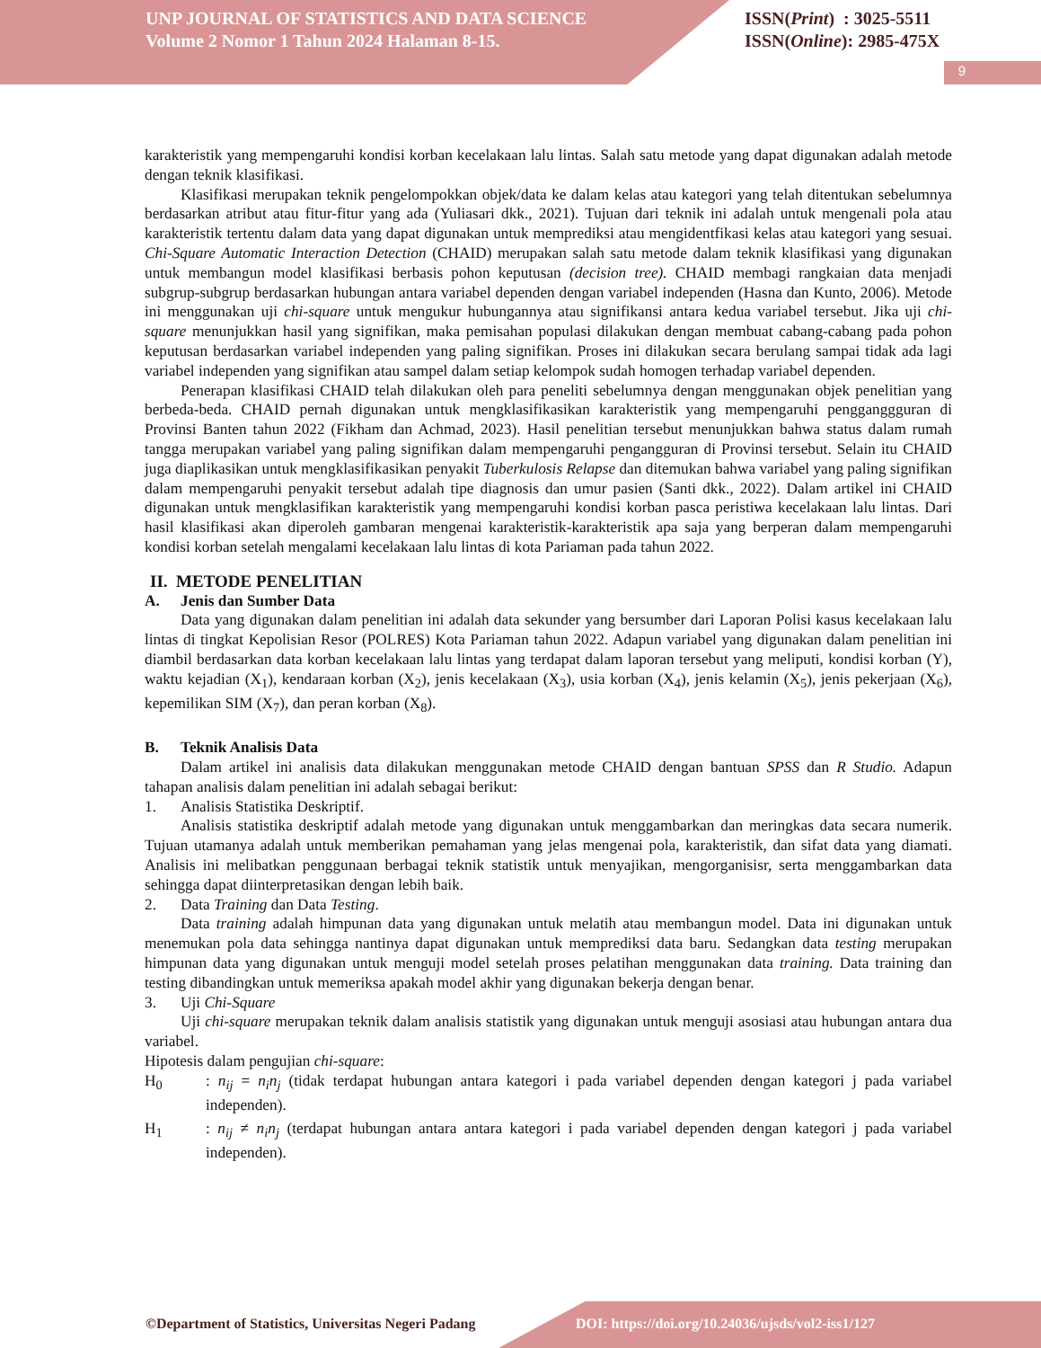UNP JOURNAL OF STATISTICS AND DATA SCIENCE
Volume 2 Nomor 1 Tahun 2024 Halaman 8-15.
ISSN(Print) : 3025-5511
ISSN(Online): 2985-475X
9
karakteristik yang mempengaruhi kondisi korban kecelakaan lalu lintas. Salah satu metode yang dapat digunakan adalah metode dengan teknik klasifikasi.
Klasifikasi merupakan teknik pengelompokkan objek/data ke dalam kelas atau kategori yang telah ditentukan sebelumnya berdasarkan atribut atau fitur-fitur yang ada (Yuliasari dkk., 2021). Tujuan dari teknik ini adalah untuk mengenali pola atau karakteristik tertentu dalam data yang dapat digunakan untuk memprediksi atau mengidentfikasi kelas atau kategori yang sesuai. Chi-Square Automatic Interaction Detection (CHAID) merupakan salah satu metode dalam teknik klasifikasi yang digunakan untuk membangun model klasifikasi berbasis pohon keputusan (decision tree). CHAID membagi rangkaian data menjadi subgrup-subgrup berdasarkan hubungan antara variabel dependen dengan variabel independen (Hasna dan Kunto, 2006). Metode ini menggunakan uji chi-square untuk mengukur hubungannya atau signifikansi antara kedua variabel tersebut. Jika uji chi-square menunjukkan hasil yang signifikan, maka pemisahan populasi dilakukan dengan membuat cabang-cabang pada pohon keputusan berdasarkan variabel independen yang paling signifikan. Proses ini dilakukan secara berulang sampai tidak ada lagi variabel independen yang signifikan atau sampel dalam setiap kelompok sudah homogen terhadap variabel dependen.
Penerapan klasifikasi CHAID telah dilakukan oleh para peneliti sebelumnya dengan menggunakan objek penelitian yang berbeda-beda. CHAID pernah digunakan untuk mengklasifikasikan karakteristik yang mempengaruhi pengganggguran di Provinsi Banten tahun 2022 (Fikham dan Achmad, 2023). Hasil penelitian tersebut menunjukkan bahwa status dalam rumah tangga merupakan variabel yang paling signifikan dalam mempengaruhi pengangguran di Provinsi tersebut. Selain itu CHAID juga diaplikasikan untuk mengklasifikasikan penyakit Tuberkulosis Relapse dan ditemukan bahwa variabel yang paling signifikan dalam mempengaruhi penyakit tersebut adalah tipe diagnosis dan umur pasien (Santi dkk., 2022). Dalam artikel ini CHAID digunakan untuk mengklasifikan karakteristik yang mempengaruhi kondisi korban pasca peristiwa kecelakaan lalu lintas. Dari hasil klasifikasi akan diperoleh gambaran mengenai karakteristik-karakteristik apa saja yang berperan dalam mempengaruhi kondisi korban setelah mengalami kecelakaan lalu lintas di kota Pariaman pada tahun 2022.
II. METODE PENELITIAN
A. Jenis dan Sumber Data
Data yang digunakan dalam penelitian ini adalah data sekunder yang bersumber dari Laporan Polisi kasus kecelakaan lalu lintas di tingkat Kepolisian Resor (POLRES) Kota Pariaman tahun 2022. Adapun variabel yang digunakan dalam penelitian ini diambil berdasarkan data korban kecelakaan lalu lintas yang terdapat dalam laporan tersebut yang meliputi, kondisi korban (Y), waktu kejadian (X<sub>1</sub>), kendaraan korban (X<sub>2</sub>), jenis kecelakaan (X<sub>3</sub>), usia korban (X<sub>4</sub>), jenis kelamin (X<sub>5</sub>), jenis pekerjaan (X<sub>6</sub>), kepemilikan SIM (X<sub>7</sub>), dan peran korban (X<sub>8</sub>).
B. Teknik Analisis Data
Dalam artikel ini analisis data dilakukan menggunakan metode CHAID dengan bantuan SPSS dan R Studio. Adapun tahapan analisis dalam penelitian ini adalah sebagai berikut:
1. Analisis Statistika Deskriptif.
Analisis statistika deskriptif adalah metode yang digunakan untuk menggambarkan dan meringkas data secara numerik. Tujuan utamanya adalah untuk memberikan pemahaman yang jelas mengenai pola, karakteristik, dan sifat data yang diamati. Analisis ini melibatkan penggunaan berbagai teknik statistik untuk menyajikan, mengorganisisr, serta menggambarkan data sehingga dapat diinterpretasikan dengan lebih baik.
2. Data Training dan Data Testing.
Data training adalah himpunan data yang digunakan untuk melatih atau membangun model. Data ini digunakan untuk menemukan pola data sehingga nantinya dapat digunakan untuk memprediksi data baru. Sedangkan data testing merupakan himpunan data yang digunakan untuk menguji model setelah proses pelatihan menggunakan data training. Data training dan testing dibandingkan untuk memeriksa apakah model akhir yang digunakan bekerja dengan benar.
3. Uji Chi-Square
Uji chi-square merupakan teknik dalam analisis statistik yang digunakan untuk menguji asosiasi atau hubungan antara dua variabel.
Hipotesis dalam pengujian chi-square:
H<sub>0</sub>: n<sub>ij</sub> = n<sub>i</sub>n<sub>j</sub> (tidak terdapat hubungan antara kategori i pada variabel dependen dengan kategori j pada variabel independen).
H<sub>1</sub>: n<sub>ij</sub> ≠ n<sub>i</sub>n<sub>j</sub> (terdapat hubungan antara antara kategori i pada variabel dependen dengan kategori j pada variabel independen).
©Department of Statistics, Universitas Negeri Padang
DOI: https://doi.org/10.24036/ujsds/vol2-iss1/127